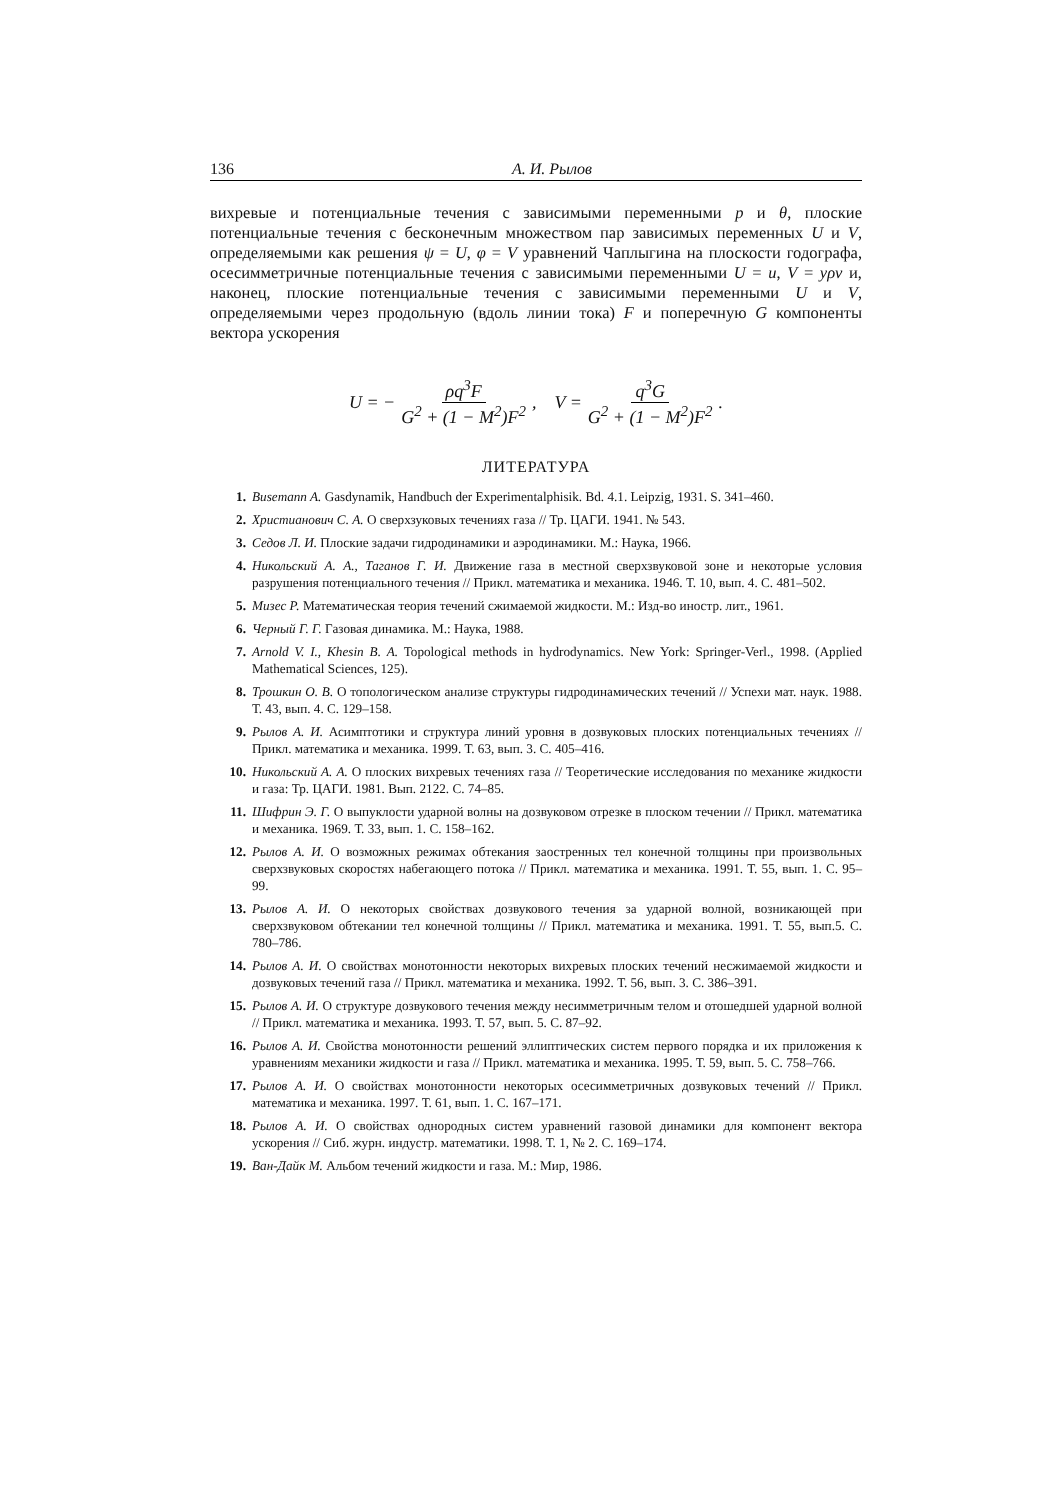136 А. И. Рылов
вихревые и потенциальные течения с зависимыми переменными p и θ, плоские потенциальные течения с бесконечным множеством пар зависимых переменных U и V, определяемыми как решения ψ = U, φ = V уравнений Чаплыгина на плоскости годографа, осесимметричные потенциальные течения с зависимыми переменными U = u, V = yρv и, наконец, плоские потенциальные течения с зависимыми переменными U и V, определяемыми через продольную (вдоль линии тока) F и поперечную G компоненты вектора ускорения
U = − ρq<sup>3</sup>F G<sup>2</sup> + (1 − M<sup>2</sup>)F<sup>2</sup>, V = q<sup>3</sup>G G<sup>2</sup> + (1 − M<sup>2</sup>)F<sup>2</sup>.
ЛИТЕРАТУРА
1. Busemann A. Gasdynamik, Handbuch der Experimentalphisik. Bd. 4.1. Leipzig, 1931. S. 341–460.
2. Христианович С. А. О сверхзуковых течениях газа // Тр. ЦАГИ. 1941. № 543.
3. Седов Л. И. Плоские задачи гидродинамики и аэродинамики. М.: Наука, 1966.
4. Никольский А. А., Таганов Г. И. Движение газа в местной сверхзвуковой зоне и некоторые условия разрушения потенциального течения // Прикл. математика и механика. 1946. Т. 10, вып. 4. С. 481–502.
5. Мизес Р. Математическая теория течений сжимаемой жидкости. М.: Изд-во иностр. лит., 1961.
6. Черный Г. Г. Газовая динамика. М.: Наука, 1988.
7. Arnold V. I., Khesin B. A. Topological methods in hydrodynamics. New York: Springer-Verl., 1998. (Applied Mathematical Sciences, 125).
8. Трошкин О. В. О топологическом анализе структуры гидродинамических течений // Успехи мат. наук. 1988. Т. 43, вып. 4. С. 129–158.
9. Рылов А. И. Асимптотики и структура линий уровня в дозвуковых плоских потенциальных течениях // Прикл. математика и механика. 1999. Т. 63, вып. 3. С. 405–416.
10. Никольский А. А. О плоских вихревых течениях газа // Теоретические исследования по механике жидкости и газа: Тр. ЦАГИ. 1981. Вып. 2122. С. 74–85.
11. Шифрин Э. Г. О выпуклости ударной волны на дозвуковом отрезке в плоском течении // Прикл. математика и механика. 1969. Т. 33, вып. 1. С. 158–162.
12. Рылов А. И. О возможных режимах обтекания заостренных тел конечной толщины при произвольных сверхзвуковых скоростях набегающего потока // Прикл. математика и механика. 1991. Т. 55, вып. 1. С. 95–99.
13. Рылов А. И. О некоторых свойствах дозвукового течения за ударной волной, возникающей при сверхзвуковом обтекании тел конечной толщины // Прикл. математика и механика. 1991. Т. 55, вып.5. С. 780–786.
14. Рылов А. И. О свойствах монотонности некоторых вихревых плоских течений несжимаемой жидкости и дозвуковых течений газа // Прикл. математика и механика. 1992. Т. 56, вып. 3. С. 386–391.
15. Рылов А. И. О структуре дозвукового течения между несимметричным телом и отошедшей ударной волной // Прикл. математика и механика. 1993. Т. 57, вып. 5. С. 87–92.
16. Рылов А. И. Свойства монотонности решений эллиптических систем первого порядка и их приложения к уравнениям механики жидкости и газа // Прикл. математика и механика. 1995. Т. 59, вып. 5. С. 758–766.
17. Рылов А. И. О свойствах монотонности некоторых осесимметричных дозвуковых течений // Прикл. математика и механика. 1997. Т. 61, вып. 1. С. 167–171.
18. Рылов А. И. О свойствах однородных систем уравнений газовой динамики для компонент вектора ускорения // Сиб. журн. индустр. математики. 1998. Т. 1, № 2. С. 169–174.
19. Ван-Дайк М. Альбом течений жидкости и газа. М.: Мир, 1986.